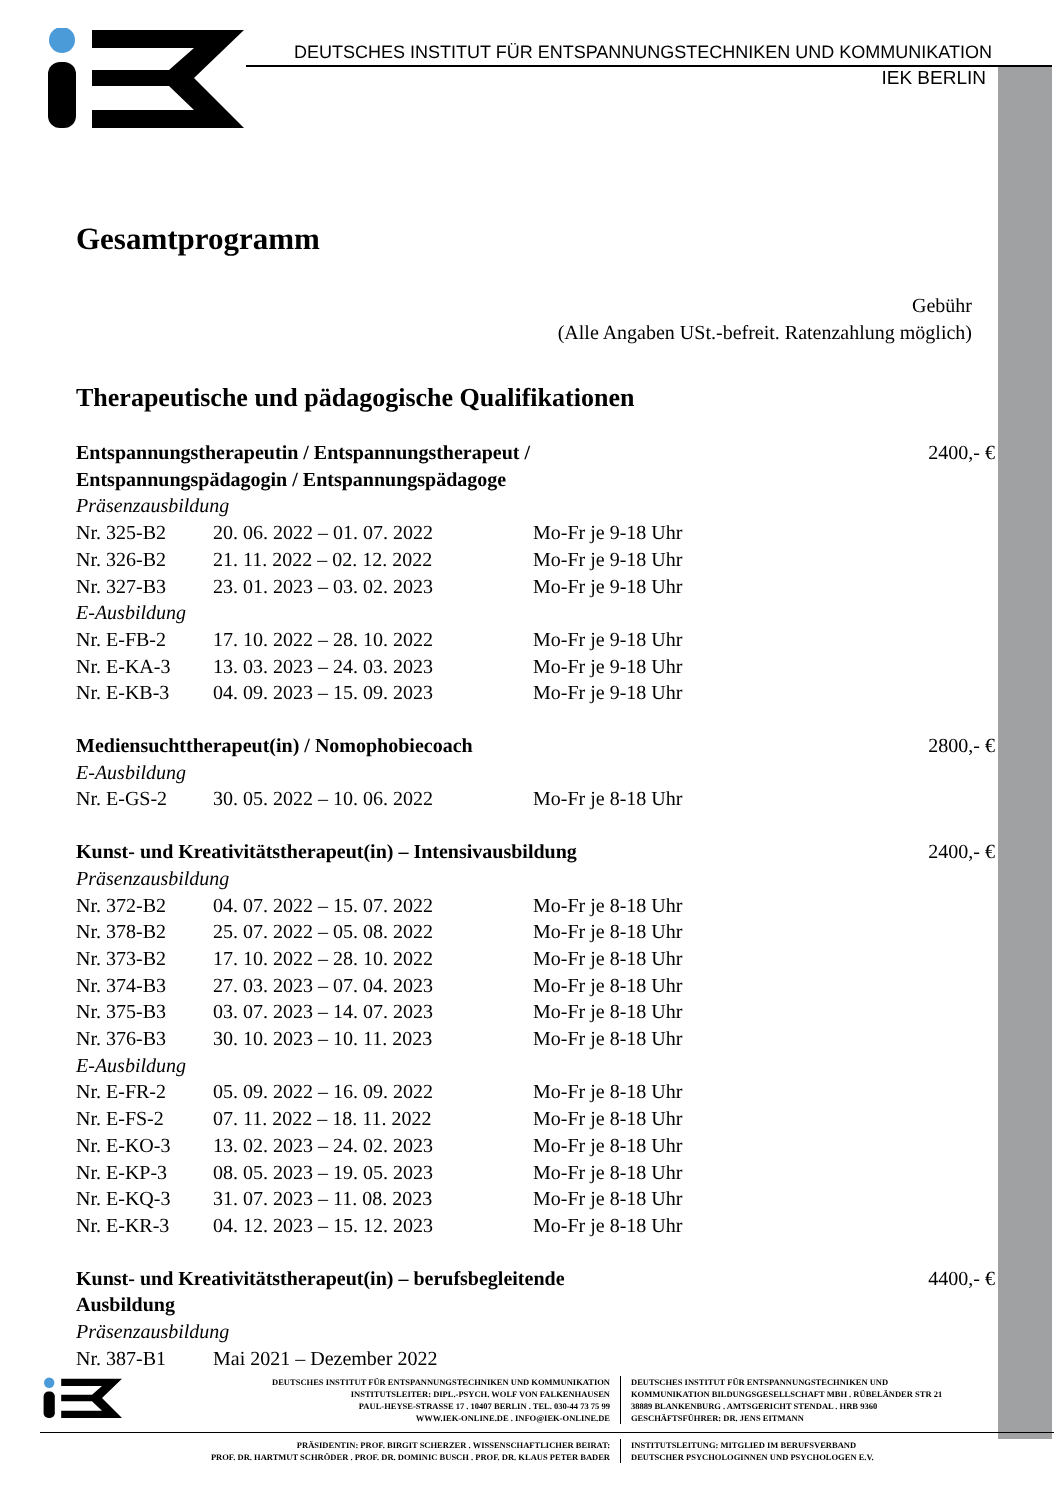DEUTSCHES INSTITUT FÜR ENTSPANNUNGSTECHNIKEN UND KOMMUNIKATION
IEK BERLIN
Gesamtprogramm
Gebühr
(Alle Angaben USt.-befreit. Ratenzahlung möglich)
Therapeutische und pädagogische Qualifikationen
| Entspannungstherapeutin / Entspannungstherapeut / Entspannungspädagogin / Entspannungspädagoge | | | 2400,- € |
| Präsenzausbildung | | | |
| Nr. 325-B2 | 20. 06. 2022 – 01. 07. 2022 | Mo-Fr je 9-18 Uhr | |
| Nr. 326-B2 | 21. 11. 2022 – 02. 12. 2022 | Mo-Fr je 9-18 Uhr | |
| Nr. 327-B3 | 23. 01. 2023 – 03. 02. 2023 | Mo-Fr je 9-18 Uhr | |
| E-Ausbildung | | | |
| Nr. E-FB-2 | 17. 10. 2022 – 28. 10. 2022 | Mo-Fr je 9-18 Uhr | |
| Nr. E-KA-3 | 13. 03. 2023 – 24. 03. 2023 | Mo-Fr je 9-18 Uhr | |
| Nr. E-KB-3 | 04. 09. 2023 – 15. 09. 2023 | Mo-Fr je 9-18 Uhr | |
| Mediensuchttherapeut(in) / Nomophobiecoach | | | 2800,- € |
| E-Ausbildung | | | |
| Nr. E-GS-2 | 30. 05. 2022 – 10. 06. 2022 | Mo-Fr je 8-18 Uhr | |
| Kunst- und Kreativitätstherapeut(in) – Intensivausbildung | | | 2400,- € |
| Präsenzausbildung | | | |
| Nr. 372-B2 | 04. 07. 2022 – 15. 07. 2022 | Mo-Fr je 8-18 Uhr | |
| Nr. 378-B2 | 25. 07. 2022 – 05. 08. 2022 | Mo-Fr je 8-18 Uhr | |
| Nr. 373-B2 | 17. 10. 2022 – 28. 10. 2022 | Mo-Fr je 8-18 Uhr | |
| Nr. 374-B3 | 27. 03. 2023 – 07. 04. 2023 | Mo-Fr je 8-18 Uhr | |
| Nr. 375-B3 | 03. 07. 2023 – 14. 07. 2023 | Mo-Fr je 8-18 Uhr | |
| Nr. 376-B3 | 30. 10. 2023 – 10. 11. 2023 | Mo-Fr je 8-18 Uhr | |
| E-Ausbildung | | | |
| Nr. E-FR-2 | 05. 09. 2022 – 16. 09. 2022 | Mo-Fr je 8-18 Uhr | |
| Nr. E-FS-2 | 07. 11. 2022 – 18. 11. 2022 | Mo-Fr je 8-18 Uhr | |
| Nr. E-KO-3 | 13. 02. 2023 – 24. 02. 2023 | Mo-Fr je 8-18 Uhr | |
| Nr. E-KP-3 | 08. 05. 2023 – 19. 05. 2023 | Mo-Fr je 8-18 Uhr | |
| Nr. E-KQ-3 | 31. 07. 2023 – 11. 08. 2023 | Mo-Fr je 8-18 Uhr | |
| Nr. E-KR-3 | 04. 12. 2023 – 15. 12. 2023 | Mo-Fr je 8-18 Uhr | |
| Kunst- und Kreativitätstherapeut(in) – berufsbegleitende Ausbildung | | | 4400,- € |
| Präsenzausbildung | | | |
| Nr. 387-B1 | Mai 2021 – Dezember 2022 | | |
DEUTSCHES INSTITUT FÜR ENTSPANNUNGSTECHNIKEN UND KOMMUNIKATION
INSTITUTSLEITER: DIPL.-PSYCH. WOLF VON FALKENHAUSEN
PAUL-HEYSE-STRASSE 17 . 10407 BERLIN . TEL. 030-44 73 75 99
WWW.IEK-ONLINE.DE . INFO@IEK-ONLINE.DE
DEUTSCHES INSTITUT FÜR ENTSPANNUNGSTECHNIKEN UND
KOMMUNIKATION BILDUNGSGESELLSCHAFT MBH . RÜBELÄNDER STR 21
38889 BLANKENBURG . AMTSGERICHT STENDAL . HRB 9360
GESCHÄFTSFÜHRER: DR. JENS EITMANN
PRÄSIDENTIN: PROF. BIRGIT SCHERZER . WISSENSCHAFTLICHER BEIRAT:
PROF. DR. HARTMUT SCHRÖDER . PROF. DR. DOMINIC BUSCH . PROF. DR. KLAUS PETER BADER
INSTITUTSLEITUNG: MITGLIED IM BERUFSVERBAND
DEUTSCHER PSYCHOLOGINNEN UND PSYCHOLOGEN E.V.